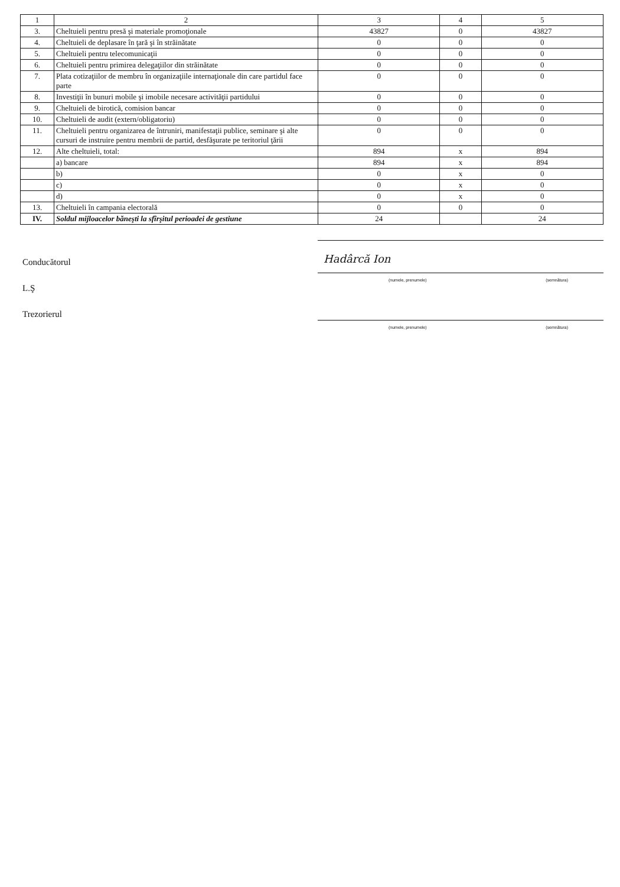| 1 | 2 | 3 | 4 | 5 |
| 3. | Cheltuieli pentru presă şi materiale promoţionale | 43827 | 0 | 43827 |
| 4. | Cheltuieli de deplasare în ţară şi în străinătate | 0 | 0 | 0 |
| 5. | Cheltuieli pentru telecomunicaţii | 0 | 0 | 0 |
| 6. | Cheltuieli pentru primirea delegaţiilor din străinătate | 0 | 0 | 0 |
| 7. | Plata cotizaţiilor de membru în organizaţiile internaţionale din care partidul face parte | 0 | 0 | 0 |
| 8. | Investiţii în bunuri mobile şi imobile necesare activităţii partidului | 0 | 0 | 0 |
| 9. | Cheltuieli de birotică, comision bancar | 0 | 0 | 0 |
| 10. | Cheltuieli de audit (extern/obligatoriu) | 0 | 0 | 0 |
| 11. | Cheltuieli pentru organizarea de întruniri, manifestaţii publice, seminare şi alte cursuri de instruire pentru membrii de partid, desfăşurate pe teritoriul ţării | 0 | 0 | 0 |
| 12. | Alte cheltuieli, total: | 894 | x | 894 |
| | a) bancare | 894 | x | 894 |
| | b) | 0 | x | 0 |
| | c) | 0 | x | 0 |
| | d) | 0 | x | 0 |
| 13. | Cheltuieli în campania electorală | 0 | 0 | 0 |
| IV. | Soldul mijloacelor băneşti la sfîrşitul perioadei de gestiune | 24 | | 24 |
Conducătorul
L.Ş
Trezorierul
Hadârcă Ion
(numele, prenumele) (semnătura)
(numele, prenumele) (semnătura)